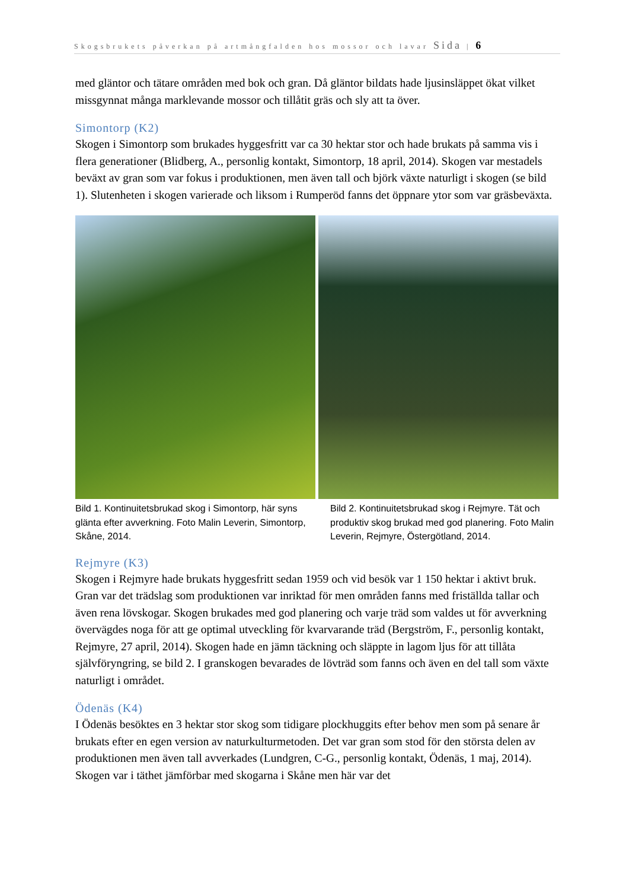Skogsbrukets påverkan på artmångfalden hos mossor och lavar Sida | 6
med gläntor och tätare områden med bok och gran. Då gläntor bildats hade ljusinsläppet ökat vilket missgynnat många marklevande mossor och tillåtit gräs och sly att ta över.
Simontorp (K2)
Skogen i Simontorp som brukades hyggesfritt var ca 30 hektar stor och hade brukats på samma vis i flera generationer (Blidberg, A., personlig kontakt, Simontorp, 18 april, 2014). Skogen var mestadels beväxt av gran som var fokus i produktionen, men även tall och björk växte naturligt i skogen (se bild 1). Slutenheten i skogen varierade och liksom i Rumperöd fanns det öppnare ytor som var gräsbeväxta.
Bild 1. Kontinuitetsbrukad skog i Simontorp, här syns glänta efter avverkning. Foto Malin Leverin, Simontorp, Skåne, 2014.
Bild 2. Kontinuitetsbrukad skog i Rejmyre. Tät och produktiv skog brukad med god planering. Foto Malin Leverin, Rejmyre, Östergötland, 2014.
Rejmyre (K3)
Skogen i Rejmyre hade brukats hyggesfritt sedan 1959 och vid besök var 1 150 hektar i aktivt bruk. Gran var det trädslag som produktionen var inriktad för men områden fanns med friställda tallar och även rena lövskogar. Skogen brukades med god planering och varje träd som valdes ut för avverkning övervägdes noga för att ge optimal utveckling för kvarvarande träd (Bergström, F., personlig kontakt, Rejmyre, 27 april, 2014). Skogen hade en jämn täckning och släppte in lagom ljus för att tillåta självföryngring, se bild 2. I granskogen bevarades de lövträd som fanns och även en del tall som växte naturligt i området.
Ödenäs (K4)
I Ödenäs besöktes en 3 hektar stor skog som tidigare plockhuggits efter behov men som på senare år brukats efter en egen version av naturkulturmetoden. Det var gran som stod för den största delen av produktionen men även tall avverkades (Lundgren, C-G., personlig kontakt, Ödenäs, 1 maj, 2014). Skogen var i täthet jämförbar med skogarna i Skåne men här var det